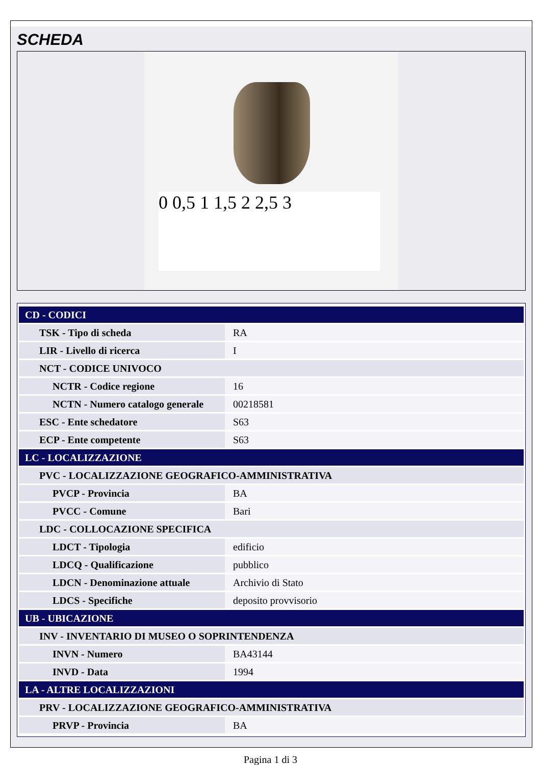SCHEDA
0 0,5 1 1,5 2 2,5 3
| CD - CODICI | |
| TSK - Tipo di scheda | RA |
| LIR - Livello di ricerca | I |
| NCT - CODICE UNIVOCO | |
| NCTR - Codice regione | 16 |
| NCTN - Numero catalogo generale | 00218581 |
| ESC - Ente schedatore | S63 |
| ECP - Ente competente | S63 |
| LC - LOCALIZZAZIONE | |
| PVC - LOCALIZZAZIONE GEOGRAFICO-AMMINISTRATIVA | |
| PVCP - Provincia | BA |
| PVCC - Comune | Bari |
| LDC - COLLOCAZIONE SPECIFICA | |
| LDCT - Tipologia | edificio |
| LDCQ - Qualificazione | pubblico |
| LDCN - Denominazione attuale | Archivio di Stato |
| LDCS - Specifiche | deposito provvisorio |
| UB - UBICAZIONE | |
| INV - INVENTARIO DI MUSEO O SOPRINTENDENZA | |
| INVN - Numero | BA43144 |
| INVD - Data | 1994 |
| LA - ALTRE LOCALIZZAZIONI | |
| PRV - LOCALIZZAZIONE GEOGRAFICO-AMMINISTRATIVA | |
| PRVP - Provincia | BA |
Pagina 1 di 3